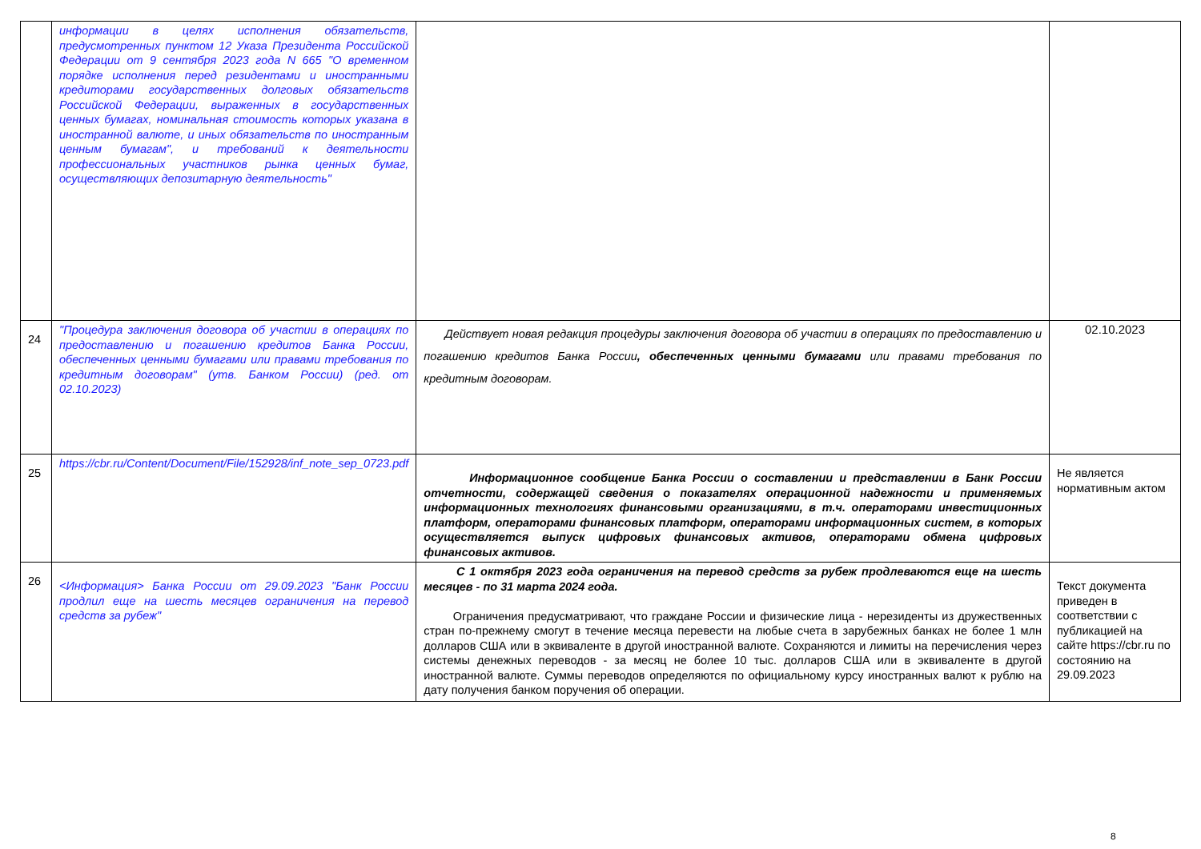| | информации в целях исполнения обязательств, предусмотренных пунктом 12 Указа Президента Российской Федерации от 9 сентября 2023 года N 665 "О временном порядке исполнения перед резидентами и иностранными кредиторами государственных долговых обязательств Российской Федерации, выраженных в государственных ценных бумагах, номинальная стоимость которых указана в иностранной валюте, и иных обязательств по иностранным ценным бумагам", и требований к деятельности профессиональных участников рынка ценных бумаг, осуществляющих депозитарную деятельность" | | |
| 24 | "Процедура заключения договора об участии в операциях по предоставлению и погашению кредитов Банка России, обеспеченных ценными бумагами или правами требования по кредитным договорам" (утв. Банком России) (ред. от 02.10.2023) | Действует новая редакция процедуры заключения договора об участии в операциях по предоставлению и погашению кредитов Банка России , обеспеченных ценными бумагами или правами требования по кредитным договорам. | 02.10.2023 |
| 25 | https://cbr.ru/Content/Document/File/152928/inf_note_sep_0723.pdf | Информационное сообщение Банка России о составлении и представлении в Банк России отчетности, содержащей сведения о показателях операционной надежности и применяемых информационных технологиях финансовыми организациями, в т.ч. операторами инвестиционных платформ, операторами финансовых платформ, операторами информационных систем, в которых осуществляется выпуск цифровых финансовых активов, операторами обмена цифровых финансовых активов. | Не является нормативным актом |
| 26 | <Информация> Банка России от 29.09.2023 "Банк России продлил еще на шесть месяцев ограничения на перевод средств за рубеж" | С 1 октября 2023 года ограничения на перевод средств за рубеж продлеваются еще на шесть месяцев - по 31 марта 2024 года. Ограничения предусматривают, что граждане России и физические лица - нерезиденты из дружественных стран по-прежнему смогут в течение месяца перевести на любые счета в зарубежных банках не более 1 млн долларов США или в эквиваленте в другой иностранной валюте. Сохраняются и лимиты на перечисления через системы денежных переводов - за месяц не более 10 тыс. долларов США или в эквиваленте в другой иностранной валюте. Суммы переводов определяются по официальному курсу иностранных валют к рублю на дату получения банком поручения об операции. | Текст документа приведен в соответствии с публикацией на сайте https://cbr.ru по состоянию на 29.09.2023 |
8